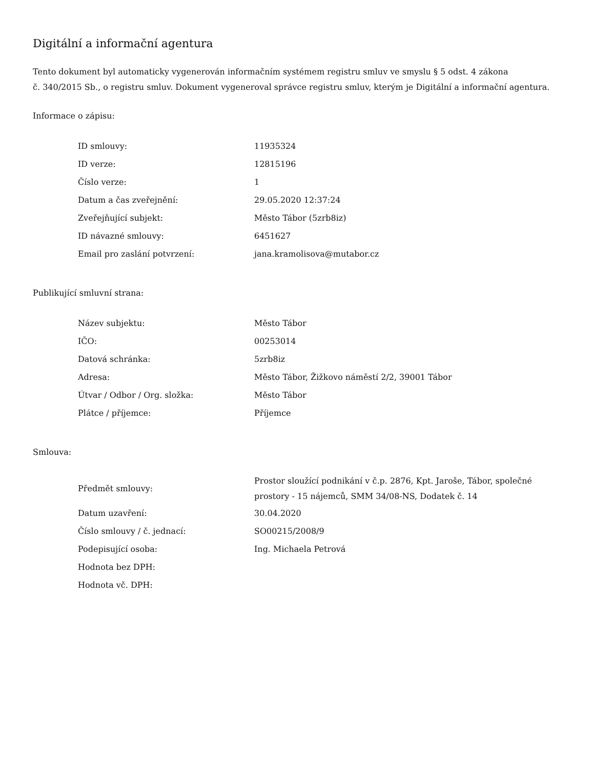Digitální a informační agentura
Tento dokument byl automaticky vygenerován informačním systémem registru smluv ve smyslu § 5 odst. 4 zákona
č. 340/2015 Sb., o registru smluv. Dokument vygeneroval správce registru smluv, kterým je Digitální a informační agentura.
Informace o zápisu:
| ID smlouvy: | 11935324 |
| ID verze: | 12815196 |
| Číslo verze: | 1 |
| Datum a čas zveřejnění: | 29.05.2020 12:37:24 |
| Zveřejňující subjekt: | Město Tábor (5zrb8iz) |
| ID návazné smlouvy: | 6451627 |
| Email pro zaslání potvrzení: | jana.kramolisova@mutabor.cz |
Publikující smluvní strana:
| Název subjektu: | Město Tábor |
| IČO: | 00253014 |
| Datová schránka: | 5zrb8iz |
| Adresa: | Město Tábor, Žižkovo náměstí 2/2, 39001 Tábor |
| Útvar / Odbor / Org. složka: | Město Tábor |
| Plátce / příjemce: | Příjemce |
Smlouva:
| Předmět smlouvy: | Prostor sloužící podnikání v č.p. 2876, Kpt. Jaroše, Tábor, společné prostory - 15 nájemců, SMM 34/08-NS, Dodatek č. 14 |
| Datum uzavření: | 30.04.2020 |
| Číslo smlouvy / č. jednací: | SO00215/2008/9 |
| Podepisující osoba: | Ing. Michaela Petrová |
| Hodnota bez DPH: | |
| Hodnota vč. DPH: | |